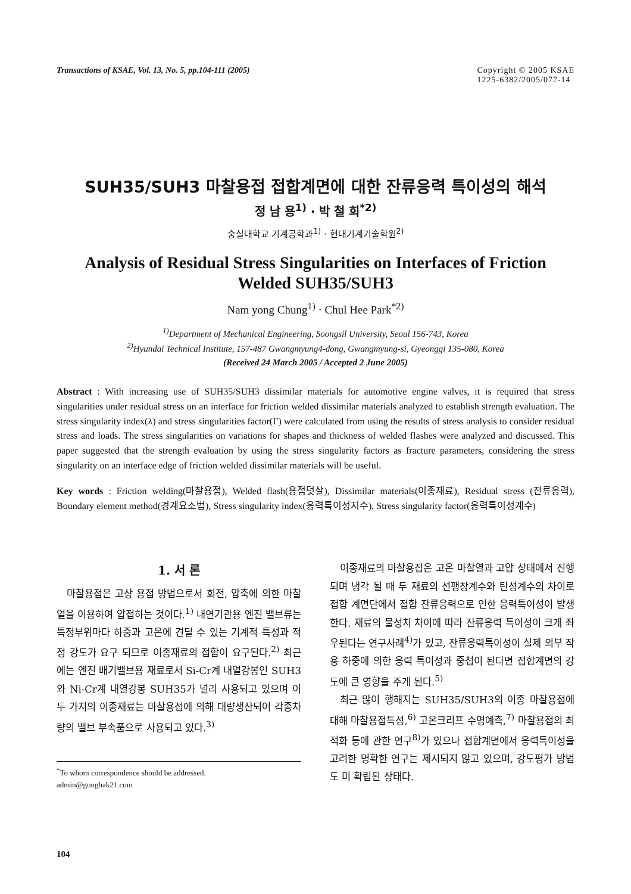Transactions of KSAE, Vol. 13, No. 5, pp.104-111 (2005)
Copyright © 2005 KSAE
1225-6382/2005/077-14
SUH35/SUH3 마찰용접 접합계면에 대한 잔류응력 특이성의 해석
정 남 용<sup>1)</sup> · 박 철 희<sup>*2)</sup>
숭실대학교 기계공학과<sup>1)</sup> · 현대기계기술학원<sup>2)</sup>
Analysis of Residual Stress Singularities on Interfaces of Friction Welded SUH35/SUH3
Nam yong Chung<sup>1)</sup> · Chul Hee Park<sup>*2)</sup>
<sup>1)</sup> Department of Mechanical Engineering, Soongsil University, Seoul 156-743, Korea
<sup>2)</sup> Hyundai Technical Institute, 157-487 Gwangmyung4-dong, Gwangmyung-si, Gyeonggi 135-080, Korea
(Received 24 March 2005 / Accepted 2 June 2005)
Abstract : With increasing use of SUH35/SUH3 dissimilar materials for automotive engine valves, it is required that stress singularities under residual stress on an interface for friction welded dissimilar materials analyzed to establish strength evaluation. The stress singularity index(λ) and stress singularities factor(Γ) were calculated from using the results of stress analysis to consider residual stress and loads. The stress singularities on variations for shapes and thickness of welded flashes were analyzed and discussed. This paper suggested that the strength evaluation by using the stress singularity factors as fracture parameters, considering the stress singularity on an interface edge of friction welded dissimilar materials will be useful.
Key words : Friction welding(마찰용접), Welded flash(용접덧살), Dissimilar materials(이종재료), Residual stress (잔류응력), Boundary element method(경계요소법), Stress singularity index(응력특이성지수), Stress singularity factor(응력특이성계수)
1. 서 론
마찰용접은 고상 용접 방법으로서 회전, 압축에 의한 마찰열을 이용하여 압접하는 것이다.<sup>1)</sup> 내연기관용 엔진 밸브류는 특정부위마다 하중과 고온에 견딜 수 있는 기계적 특성과 적정 강도가 요구 되므로 이종재료의 접합이 요구된다.<sup>2)</sup> 최근에는 엔진 배기밸브용 재료로서 Si-Cr계 내열강봉인 SUH3와 Ni-Cr계 내열강봉 SUH35가 널리 사용되고 있으며 이 두 가지의 이종재료는 마찰용접에 의해 대량생산되어 각종차량의 밸브 부속품으로 사용되고 있다.<sup>3)</sup>
<sup>*</sup> To whom correspondence should be addressed.
admin@gonghak21.com
이종재료의 마찰용접은 고온 마찰열과 고압 상태에서 진행 되며 냉각 될 때 두 재료의 선팽창계수와 탄성계수의 차이로 접합 계면단에서 접합 잔류응력으로 인한 응력특이성이 발생한다. 재료의 물성치 차이에 따라 잔류응력 특이성이 크게 좌우된다는 연구사례<sup>4)</sup>가 있고, 잔류응력특이성이 실제 외부 작용 하중에 의한 응력 특이성과 중첩이 된다면 접합계면의 강도에 큰 영향을 주게 된다.<sup>5)</sup>
최근 많이 행해지는 SUH35/SUH3의 이종 마찰용접에 대해 마찰용접특성,<sup>6)</sup> 고온크리프 수명예측,<sup>7)</sup> 마찰용접의 최적화 등에 관한 연구<sup>8)</sup>가 있으나 접합계면에서 응력특이성을 고려한 명확한 연구는 제시되지 않고 있으며, 강도평가 방법도 미 확립된 상태다.
104